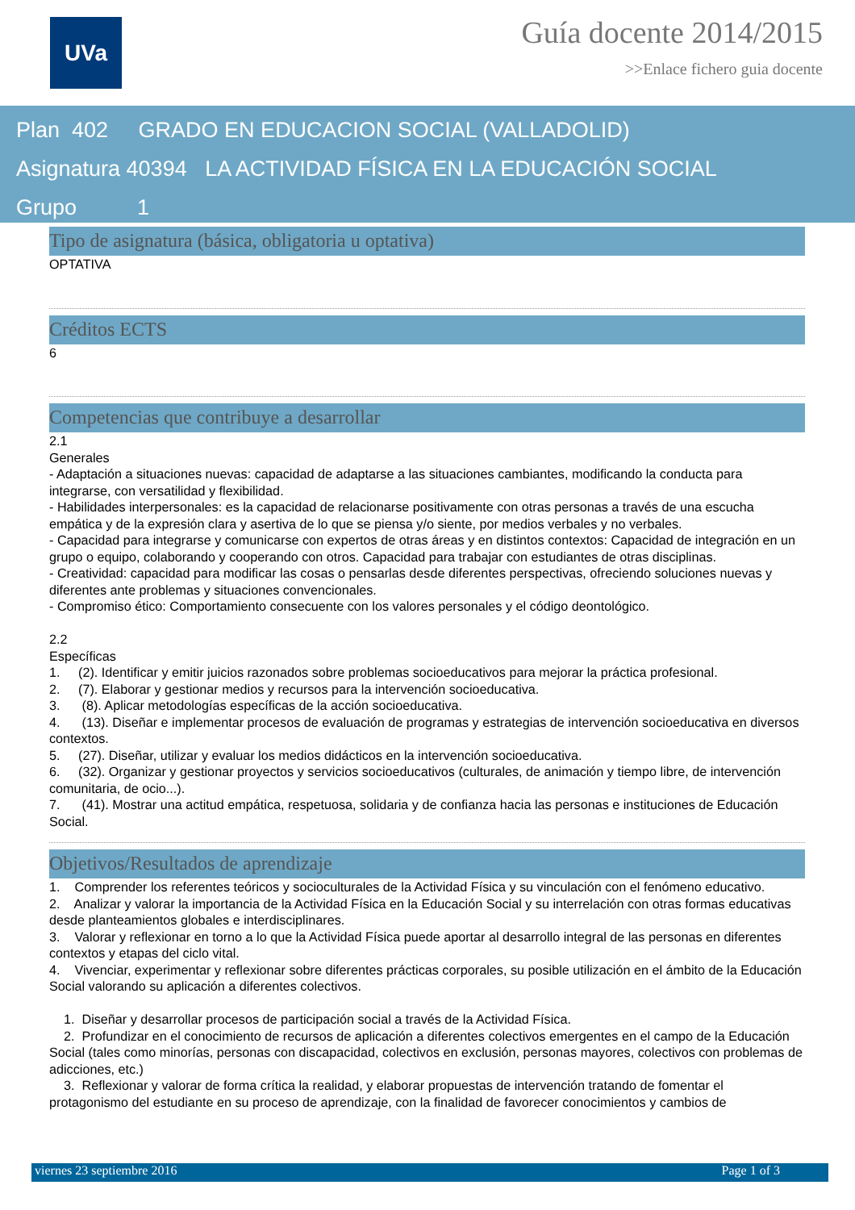UVa
Guía docente 2014/2015
>>Enlace fichero guia docente
Plan 402 GRADO EN EDUCACION SOCIAL (VALLADOLID)
Asignatura 40394 LA ACTIVIDAD FÍSICA EN LA EDUCACIÓN SOCIAL
Grupo 1
Tipo de asignatura (básica, obligatoria u optativa)
OPTATIVA
Créditos ECTS
6
Competencias que contribuye a desarrollar
2.1
Generales
- Adaptación a situaciones nuevas: capacidad de adaptarse a las situaciones cambiantes, modificando la conducta para integrarse, con versatilidad y flexibilidad.
- Habilidades interpersonales: es la capacidad de relacionarse positivamente con otras personas a través de una escucha empática y de la expresión clara y asertiva de lo que se piensa y/o siente, por medios verbales y no verbales.
- Capacidad para integrarse y comunicarse con expertos de otras áreas y en distintos contextos: Capacidad de integración en un grupo o equipo, colaborando y cooperando con otros. Capacidad para trabajar con estudiantes de otras disciplinas.
- Creatividad: capacidad para modificar las cosas o pensarlas desde diferentes perspectivas, ofreciendo soluciones nuevas y diferentes ante problemas y situaciones convencionales.
- Compromiso ético: Comportamiento consecuente con los valores personales y el código deontológico.
2.2
Específicas
1. (2). Identificar y emitir juicios razonados sobre problemas socioeducativos para mejorar la práctica profesional.
2. (7). Elaborar y gestionar medios y recursos para la intervención socioeducativa.
3. (8). Aplicar metodologías específicas de la acción socioeducativa.
4. (13). Diseñar e implementar procesos de evaluación de programas y estrategias de intervención socioeducativa en diversos contextos.
5. (27). Diseñar, utilizar y evaluar los medios didácticos en la intervención socioeducativa.
6. (32). Organizar y gestionar proyectos y servicios socioeducativos (culturales, de animación y tiempo libre, de intervención comunitaria, de ocio...).
7. (41). Mostrar una actitud empática, respetuosa, solidaria y de confianza hacia las personas e instituciones de Educación Social.
Objetivos/Resultados de aprendizaje
1. Comprender los referentes teóricos y socioculturales de la Actividad Física y su vinculación con el fenómeno educativo.
2. Analizar y valorar la importancia de la Actividad Física en la Educación Social y su interrelación con otras formas educativas desde planteamientos globales e interdisciplinares.
3. Valorar y reflexionar en torno a lo que la Actividad Física puede aportar al desarrollo integral de las personas en diferentes contextos y etapas del ciclo vital.
4. Vivenciar, experimentar y reflexionar sobre diferentes prácticas corporales, su posible utilización en el ámbito de la Educación Social valorando su aplicación a diferentes colectivos.
1. Diseñar y desarrollar procesos de participación social a través de la Actividad Física.
2. Profundizar en el conocimiento de recursos de aplicación a diferentes colectivos emergentes en el campo de la Educación Social (tales como minorías, personas con discapacidad, colectivos en exclusión, personas mayores, colectivos con problemas de adicciones, etc.)
3. Reflexionar y valorar de forma crítica la realidad, y elaborar propuestas de intervención tratando de fomentar el protagonismo del estudiante en su proceso de aprendizaje, con la finalidad de favorecer conocimientos y cambios de
viernes 23 septiembre 2016 Page 1 of 3